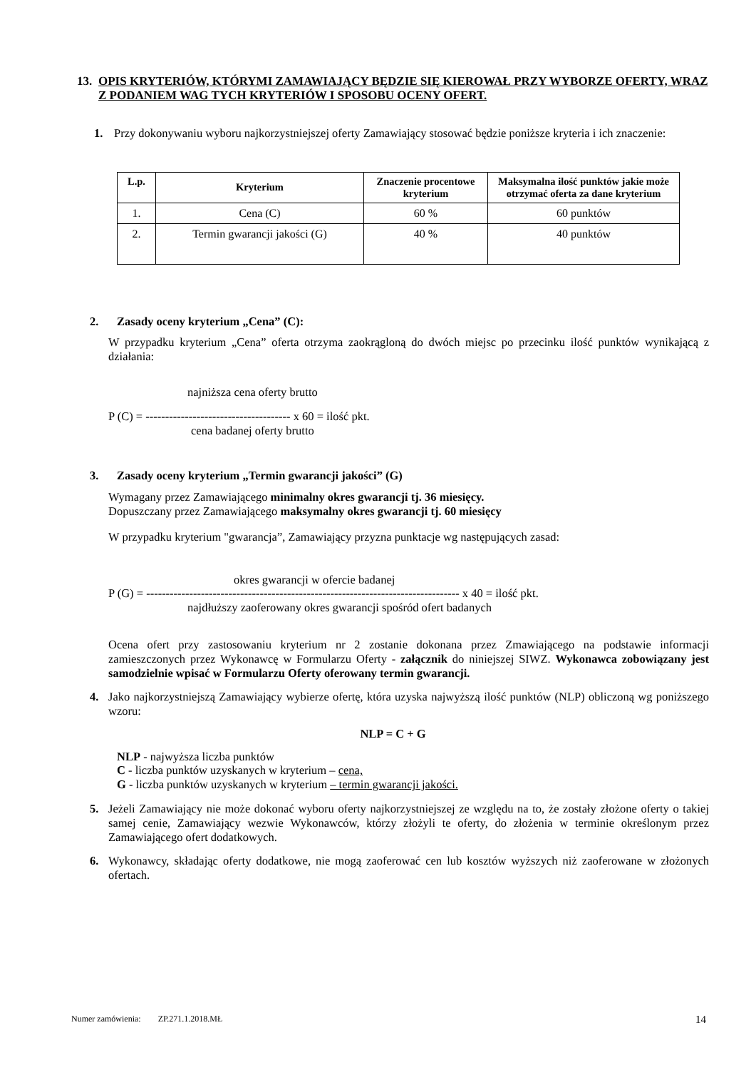13. OPIS KRYTERIÓW, KTÓRYMI ZAMAWIAJĄCY BĘDZIE SIĘ KIEROWAŁ PRZY WYBORZE OFERTY, WRAZ Z PODANIEM WAG TYCH KRYTERIÓW I SPOSOBU OCENY OFERT.
1. Przy dokonywaniu wyboru najkorzystniejszej oferty Zamawiający stosować będzie poniższe kryteria i ich znaczenie:
| L.p. | Kryterium | Znaczenie procentowe kryterium | Maksymalna ilość punktów jakie może otrzymać oferta za dane kryterium |
| --- | --- | --- | --- |
| 1. | Cena (C) | 60 % | 60 punktów |
| 2. | Termin gwarancji jakości (G) | 40 % | 40 punktów |
2. Zasady oceny kryterium „Cena” (C):
W przypadku kryterium „Cena” oferta otrzyma zaokrągloną do dwóch miejsc po przecinku ilość punktów wynikającą z działania:
najniższa cena oferty brutto
P (C) = ------------------------------------- x 60 = ilość pkt.
cena badanej oferty brutto
3. Zasady oceny kryterium „Termin gwarancji jakości” (G)
Wymagany przez Zamawiającego minimalny okres gwarancji tj. 36 miesięcy.
Dopuszczany przez Zamawiającego maksymalny okres gwarancji tj. 60 miesięcy
W przypadku kryterium "gwarancja”, Zamawiający przyzna punktacje wg następujących zasad:
okres gwarancji w ofercie badanej
P (G) = -------------------------------------------------------------------------------- x 40 = ilość pkt.
najdłuższy zaoferowany okres gwarancji spośród ofert badanych
Ocena ofert przy zastosowaniu kryterium nr 2 zostanie dokonana przez Zmawiającego na podstawie informacji zamieszczonych przez Wykonawcę w Formularzu Oferty - załącznik do niniejszej SIWZ. Wykonawca zobowiązany jest samodzielnie wpisać w Formularzu Oferty oferowany termin gwarancji.
4. Jako najkorzystniejszą Zamawiający wybierze ofertę, która uzyska najwyższą ilość punktów (NLP) obliczoną wg poniższego wzoru:
NLP = C + G
NLP - najwyższa liczba punktów
C - liczba punktów uzyskanych w kryterium – cena,
G - liczba punktów uzyskanych w kryterium – termin gwarancji jakości.
5. Jeżeli Zamawiający nie może dokonać wyboru oferty najkorzystniejszej ze względu na to, że zostały złożone oferty o takiej samej cenie, Zamawiający wezwie Wykonawców, którzy złożyli te oferty, do złożenia w terminie określonym przez Zamawiającego ofert dodatkowych.
6. Wykonawcy, składając oferty dodatkowe, nie mogą zaoferować cen lub kosztów wyższych niż zaoferowane w złożonych ofertach.
14
Numer zamówienia: ZP.271.1.2018.MŁ